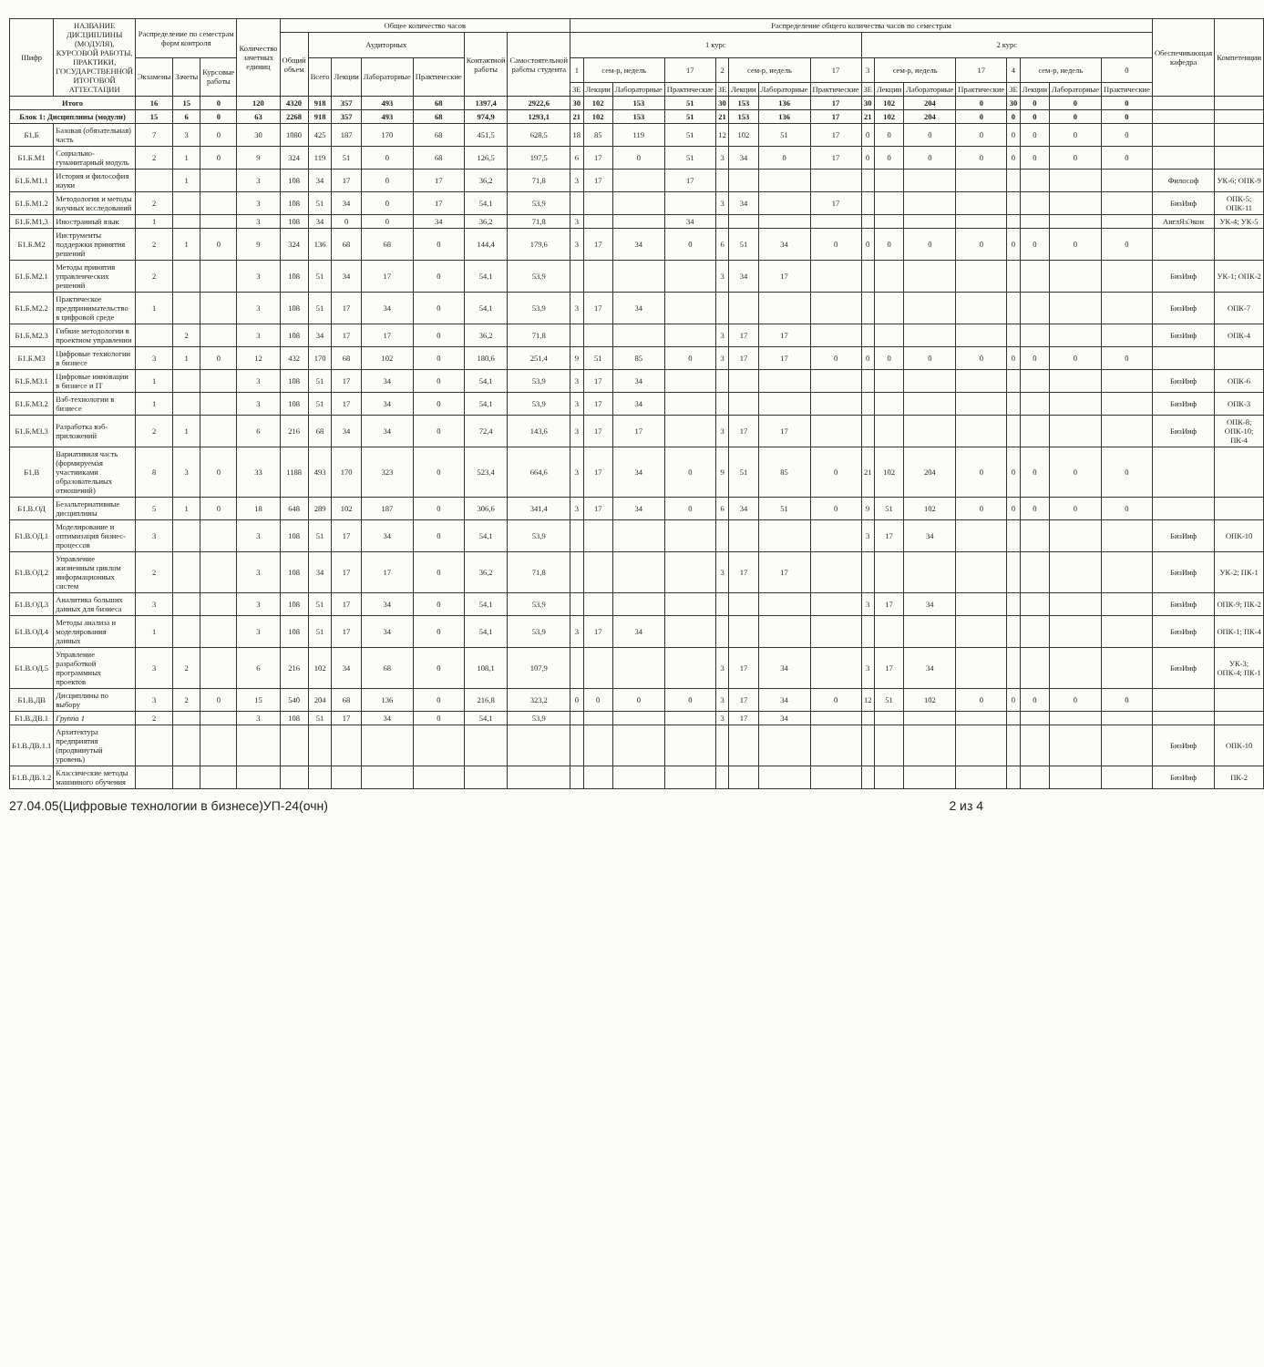| Шифр | НАЗВАНИЕ ДИСЦИПЛИНЫ (МОДУЛЯ), КУРСОВОЙ РАБОТЫ, ПРАКТИКИ, ГОСУДАРСТВЕННОЙ ИТОГОВОЙ АТТЕСТАЦИИ | Распределение по семестрам форм контроля | | | Количество зачетных единиц | Общее количество часов | | | | | | | Распределение общего количества часов по семестрам | | | | | | | | | | | | | | | | Обеспечивающая кафедра | Компетенции |
| --- | --- | --- | --- | --- | --- | --- | --- | --- | --- | --- | --- | --- | --- | --- | --- | --- | --- | --- | --- | --- | --- | --- | --- | --- | --- | --- | --- | --- | --- | --- |
| | | | | | | Общий объем | Аудиторных | | | | Контактной работы | Самостоятельной работы студента | 1 курс | | | | | | | | 2 курс | | | | | | | | | |
| | | Экзамены | Зачеты | Курсовые работы | | | Всего | Лекции | Лабораторные | Практические | | | 1 | сем-р, недель | | 17 | 2 | сем-р, недель | | 17 | 3 | сем-р, недель | | 17 | 4 | сем-р, недель | | 0 | | |
| | | | | | | | | | | | | | ЗЕ | Лекции | Лабораторные | Практические | ЗЕ | Лекции | Лабораторные | Практические | ЗЕ | Лекции | Лабораторные | Практические | ЗЕ | Лекции | Лабораторные | Практические | | |
| Итого | | 16 | 15 | 0 | 120 | 4320 | 918 | 357 | 493 | 68 | 1397,4 | 2922,6 | 30 | 102 | 153 | 51 | 30 | 153 | 136 | 17 | 30 | 102 | 204 | 0 | 30 | 0 | 0 | 0 | | |
| Блок 1: Дисциплины (модули) | | 15 | 6 | 0 | 63 | 2268 | 918 | 357 | 493 | 68 | 974,9 | 1293,1 | 21 | 102 | 153 | 51 | 21 | 153 | 136 | 17 | 21 | 102 | 204 | 0 | 0 | 0 | 0 | 0 | | |
| Б1.Б | Базовая (обязательная) часть | 7 | 3 | 0 | 30 | 1080 | 425 | 187 | 170 | 68 | 451,5 | 628,5 | 18 | 85 | 119 | 51 | 12 | 102 | 51 | 17 | 0 | 0 | 0 | 0 | 0 | 0 | 0 | 0 | | |
| Б1.Б.М1 | Социально-гуманитарный модуль | 2 | 1 | 0 | 9 | 324 | 119 | 51 | 0 | 68 | 126,5 | 197,5 | 6 | 17 | 0 | 51 | 3 | 34 | 0 | 17 | 0 | 0 | 0 | 0 | 0 | 0 | 0 | 0 | | |
| Б1.Б.М1.1 | История и философия науки | | 1 | | 3 | 108 | 34 | 17 | 0 | 17 | 36,2 | 71,8 | 3 | 17 | | 17 | | | | | | | | | | | | | Философ | УК-6; ОПК-9 |
| Б1.Б.М1.2 | Методология и методы научных исследований | 2 | | | 3 | 108 | 51 | 34 | 0 | 17 | 54,1 | 53,9 | | | | | 3 | 34 | | 17 | | | | | | | | | БизИнф | ОПК-5; ОПК-11 |
| Б1.Б.М1.3 | Иностранный язык | 1 | | | 3 | 108 | 34 | 0 | 0 | 34 | 36,2 | 71,8 | 3 | | | 34 | | | | | | | | | | | | | АнглЯзЭкон | УК-4; УК-5 |
| Б1.Б.М2 | Инструменты поддержки принятия решений | 2 | 1 | 0 | 9 | 324 | 136 | 68 | 68 | 0 | 144,4 | 179,6 | 3 | 17 | 34 | 0 | 6 | 51 | 34 | 0 | 0 | 0 | 0 | 0 | 0 | 0 | 0 | 0 | | |
| Б1.Б.М2.1 | Методы принятия управленческих решений | 2 | | | 3 | 108 | 51 | 34 | 17 | 0 | 54,1 | 53,9 | | | | | 3 | 34 | 17 | | | | | | | | | | БизИнф | УК-1; ОПК-2 |
| Б1.Б.М2.2 | Практическое предпринимательство в цифровой среде | 1 | | | 3 | 108 | 51 | 17 | 34 | 0 | 54,1 | 53,9 | 3 | 17 | 34 | | | | | | | | | | | | | | БизИнф | ОПК-7 |
| Б1.Б.М2.3 | Гибкие методологии в проектном управлении | | 2 | | 3 | 108 | 34 | 17 | 17 | 0 | 36,2 | 71,8 | | | | | 3 | 17 | 17 | | | | | | | | | | БизИнф | ОПК-4 |
| Б1.Б.М3 | Цифровые технологии в бизнесе | 3 | 1 | 0 | 12 | 432 | 170 | 68 | 102 | 0 | 180,6 | 251,4 | 9 | 51 | 85 | 0 | 3 | 17 | 17 | 0 | 0 | 0 | 0 | 0 | 0 | 0 | 0 | 0 | | |
| Б1.Б.М3.1 | Цифровые инновации в бизнесе и IT | 1 | | | 3 | 108 | 51 | 17 | 34 | 0 | 54,1 | 53,9 | 3 | 17 | 34 | | | | | | | | | | | | | | БизИнф | ОПК-6 |
| Б1.Б.М3.2 | Вэб-технологии в бизнесе | 1 | | | 3 | 108 | 51 | 17 | 34 | 0 | 54,1 | 53,9 | 3 | 17 | 34 | | | | | | | | | | | | | | БизИнф | ОПК-3 |
| Б1.Б.М3.3 | Разработка вэб-приложений | 2 | 1 | | 6 | 216 | 68 | 34 | 34 | 0 | 72,4 | 143,6 | 3 | 17 | 17 | | 3 | 17 | 17 | | | | | | | | | | БизИнф | ОПК-8; ОПК-10; ПК-4 |
| Б1.В | Вариативная часть (формируемая участниками образовательных отношений) | 8 | 3 | 0 | 33 | 1188 | 493 | 170 | 323 | 0 | 523,4 | 664,6 | 3 | 17 | 34 | 0 | 9 | 51 | 85 | 0 | 21 | 102 | 204 | 0 | 0 | 0 | 0 | 0 | | |
| Б1.В.ОД | Безальтернативные дисциплины | 5 | 1 | 0 | 18 | 648 | 289 | 102 | 187 | 0 | 306,6 | 341,4 | 3 | 17 | 34 | 0 | 6 | 34 | 51 | 0 | 9 | 51 | 102 | 0 | 0 | 0 | 0 | 0 | | |
| Б1.В.ОД.1 | Моделирование и оптимизация бизнес-процессов | 3 | | | 3 | 108 | 51 | 17 | 34 | 0 | 54,1 | 53,9 | | | | | | | | | 3 | 17 | 34 | | | | | | БизИнф | ОПК-10 |
| Б1.В.ОД.2 | Управление жизненным циклом информационных систем | 2 | | | 3 | 108 | 34 | 17 | 17 | 0 | 36,2 | 71,8 | | | | | 3 | 17 | 17 | | | | | | | | | | БизИнф | УК-2; ПК-1 |
| Б1.В.ОД.3 | Аналитика больших данных для бизнеса | 3 | | | 3 | 108 | 51 | 17 | 34 | 0 | 54,1 | 53,9 | | | | | | | | | 3 | 17 | 34 | | | | | | БизИнф | ОПК-9; ПК-2 |
| Б1.В.ОД.4 | Методы анализа и моделирования данных | 1 | | | 3 | 108 | 51 | 17 | 34 | 0 | 54,1 | 53,9 | 3 | 17 | 34 | | | | | | | | | | | | | | БизИнф | ОПК-1; ПК-4 |
| Б1.В.ОД.5 | Управление разработкой программных проектов | 3 | 2 | | 6 | 216 | 102 | 34 | 68 | 0 | 108,1 | 107,9 | | | | | 3 | 17 | 34 | | 3 | 17 | 34 | | | | | | БизИнф | УК-3; ОПК-4; ПК-1 |
| Б1.В.ДВ | Дисциплины по выбору | 3 | 2 | 0 | 15 | 540 | 204 | 68 | 136 | 0 | 216,8 | 323,2 | 0 | 0 | 0 | 0 | 3 | 17 | 34 | 0 | 12 | 51 | 102 | 0 | 0 | 0 | 0 | 0 | | |
| Б1.В.ДВ.1 | Группа 1 | 2 | | | 3 | 108 | 51 | 17 | 34 | 0 | 54,1 | 53,9 | | | | | 3 | 17 | 34 | | | | | | | | | | | |
| Б1.В.ДВ.1.1 | Архитектура предприятия (продвинутый уровень) | | | | | | | | | | | | | | | | | | | | | | | | | | | | БизИнф | ОПК-10 |
| Б1.В.ДВ.1.2 | Классические методы машинного обучения | | | | | | | | | | | | | | | | | | | | | | | | | | | | БизИнф | ПК-2 |
27.04.05(Цифровые технологии в бизнесе)УП-24(очн) 2 из 4